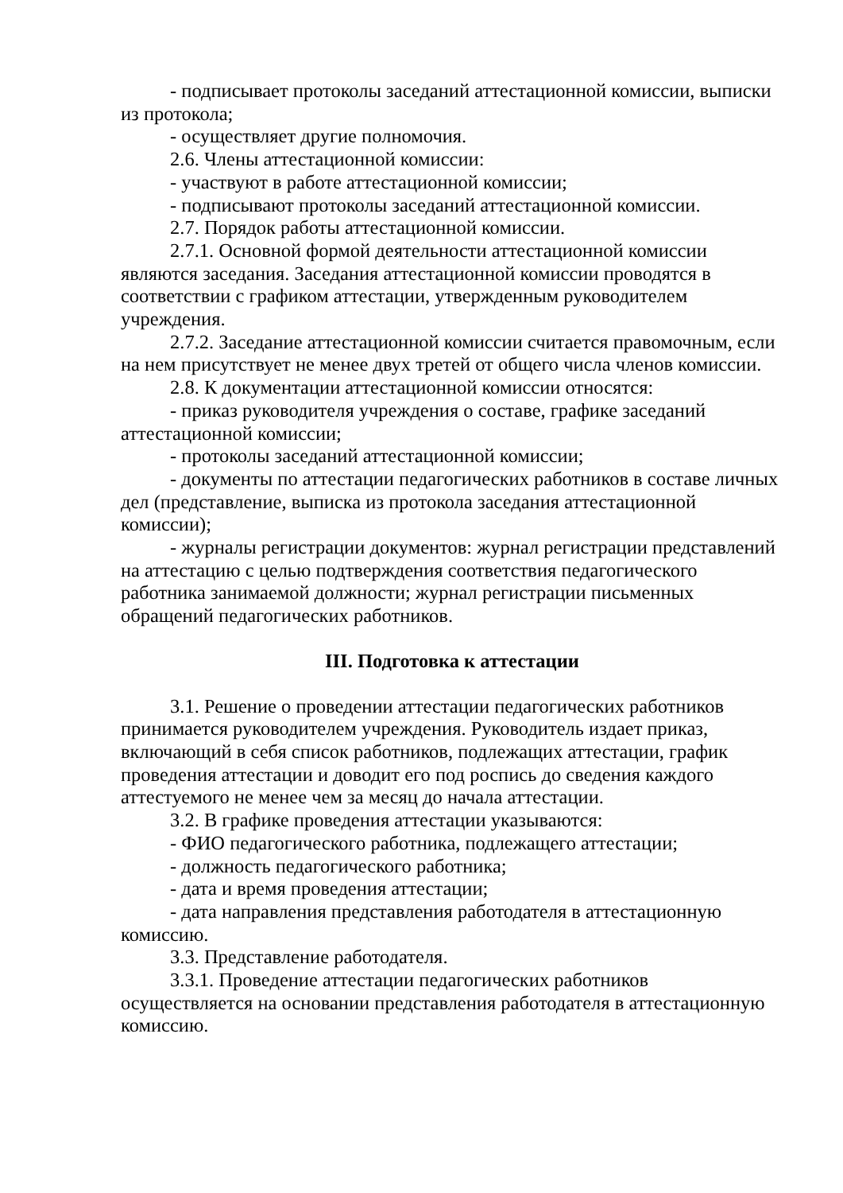- подписывает протоколы заседаний аттестационной комиссии, выписки из протокола;
- осуществляет другие полномочия.
2.6. Члены аттестационной комиссии:
- участвуют в работе аттестационной комиссии;
- подписывают протоколы заседаний аттестационной комиссии.
2.7. Порядок работы аттестационной комиссии.
2.7.1. Основной формой деятельности аттестационной комиссии являются заседания. Заседания аттестационной комиссии проводятся в соответствии с графиком аттестации, утвержденным руководителем учреждения.
2.7.2. Заседание аттестационной комиссии считается правомочным, если на нем присутствует не менее двух третей от общего числа членов комиссии.
2.8. К документации аттестационной комиссии относятся:
- приказ руководителя учреждения о составе, графике заседаний аттестационной комиссии;
- протоколы заседаний аттестационной комиссии;
- документы по аттестации педагогических работников в составе личных дел (представление, выписка из протокола заседания аттестационной комиссии);
- журналы регистрации документов: журнал регистрации представлений на аттестацию с целью подтверждения соответствия педагогического работника занимаемой должности; журнал регистрации письменных обращений педагогических работников.
III. Подготовка к аттестации
3.1. Решение о проведении аттестации педагогических работников принимается руководителем учреждения. Руководитель издает приказ, включающий в себя список работников, подлежащих аттестации, график проведения аттестации и доводит его под роспись до сведения каждого аттестуемого не менее чем за месяц до начала аттестации.
3.2. В графике проведения аттестации указываются:
- ФИО педагогического работника, подлежащего аттестации;
- должность педагогического работника;
- дата и время проведения аттестации;
- дата направления представления работодателя в аттестационную комиссию.
3.3. Представление работодателя.
3.3.1. Проведение аттестации педагогических работников осуществляется на основании представления работодателя в аттестационную комиссию.